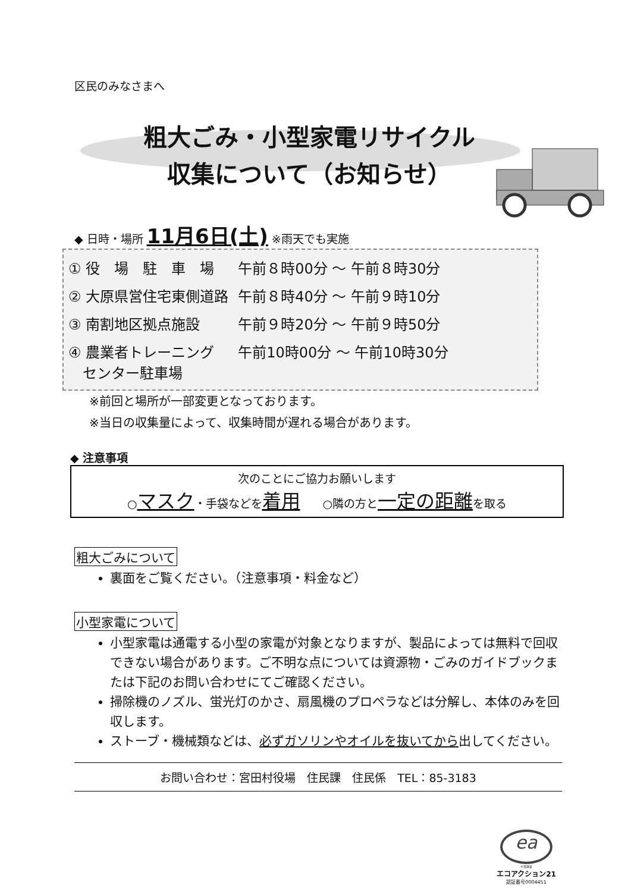区民のみなさまへ
粗大ごみ・小型家電リサイクル
収集について（お知らせ）
◆ 日時・場所 11月6日(土) ※雨天でも実施
| ① 役 場 駐 車 場 | 午前８時00分 ～ 午前８時30分 |
| ② 大原県営住宅東側道路 | 午前８時40分 ～ 午前９時10分 |
| ③ 南割地区拠点施設 | 午前９時20分 ～ 午前９時50分 |
| ④ 農業者トレーニング センター駐車場 | 午前10時00分 ～ 午前10時30分 |
※前回と場所が一部変更となっております。
※当日の収集量によって、収集時間が遅れる場合があります。
◆ 注意事項
次のことにご協力お願いします
○マスク・手袋などを着用　　○隣の方と一定の距離を取る
粗大ごみについて
裏面をご覧ください。（注意事項・料金など）
小型家電について
小型家電は通電する小型の家電が対象となりますが、製品によっては無料で回収できない場合があります。ご不明な点については資源物・ごみのガイドブックまたは下記のお問い合わせにてご確認ください。
掃除機のノズル、蛍光灯のかさ、扇風機のプロペラなどは分解し、本体のみを回収します。
ストーブ・機械類などは、必ずガソリンやオイルを抜いてから出してください。
お問い合わせ：宮田村役場　住民課　住民係　TEL：85-3183
ea
®環境省
エコアクション21
認証番号0004451